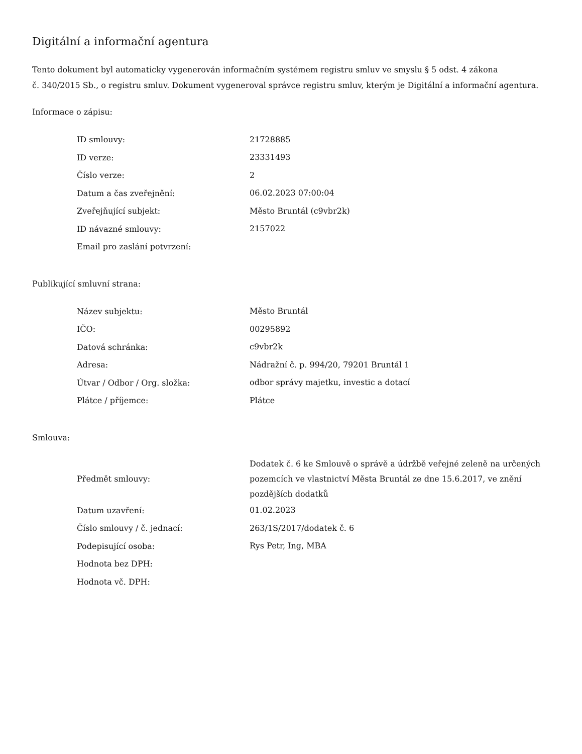Digitální a informační agentura
Tento dokument byl automaticky vygenerován informačním systémem registru smluv ve smyslu § 5 odst. 4 zákona
č. 340/2015 Sb., o registru smluv. Dokument vygeneroval správce registru smluv, kterým je Digitální a informační agentura.
Informace o zápisu:
| ID smlouvy: | 21728885 |
| ID verze: | 23331493 |
| Číslo verze: | 2 |
| Datum a čas zveřejnění: | 06.02.2023 07:00:04 |
| Zveřejňující subjekt: | Město Bruntál (c9vbr2k) |
| ID návazné smlouvy: | 2157022 |
| Email pro zaslání potvrzení: | |
Publikující smluvní strana:
| Název subjektu: | Město Bruntál |
| IČO: | 00295892 |
| Datová schránka: | c9vbr2k |
| Adresa: | Nádražní č. p. 994/20, 79201 Bruntál 1 |
| Útvar / Odbor / Org. složka: | odbor správy majetku, investic a dotací |
| Plátce / příjemce: | Plátce |
Smlouva:
| Předmět smlouvy: | Dodatek č. 6 ke Smlouvě o správě a údržbě veřejné zeleně na určených pozemcích ve vlastnictví Města Bruntál ze dne 15.6.2017, ve znění pozdějších dodatků |
| Datum uzavření: | 01.02.2023 |
| Číslo smlouvy / č. jednací: | 263/1S/2017/dodatek č. 6 |
| Podepisující osoba: | Rys Petr, Ing, MBA |
| Hodnota bez DPH: | |
| Hodnota vč. DPH: | |